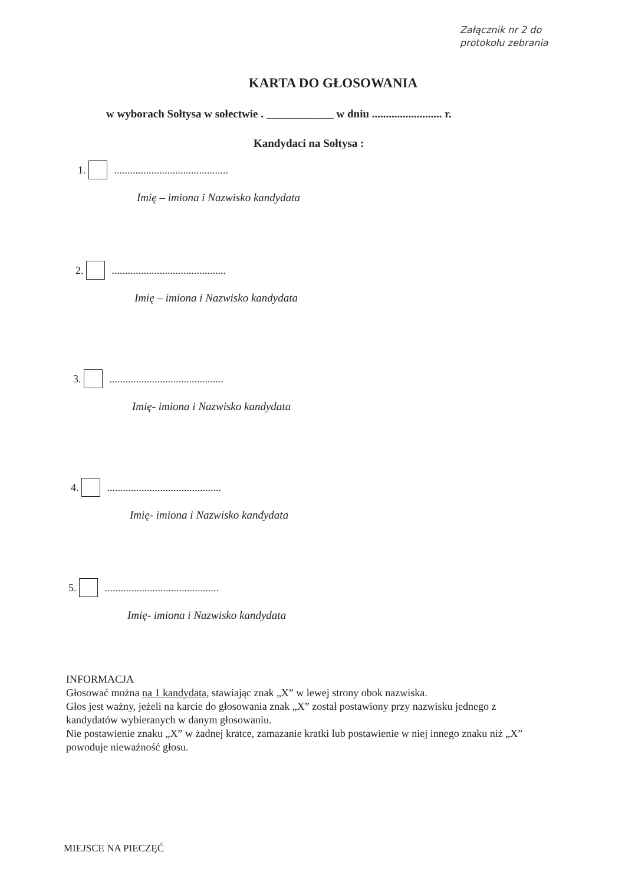Załącznik nr 2 do
protokołu zebrania
KARTA DO GŁOSOWANIA
w wyborach Sołtysa w sołectwie . ____________ w dniu ......................... r.
Kandydaci na Sołtysa :
1. ...........................................
Imię – imiona i Nazwisko kandydata
2. ...........................................
Imię – imiona i Nazwisko kandydata
3. ...........................................
Imię- imiona i Nazwisko kandydata
4. ...........................................
Imię- imiona i Nazwisko kandydata
5. ...........................................
Imię- imiona i Nazwisko kandydata
INFORMACJA
Głosować można na 1 kandydata, stawiając znak „X” w lewej strony obok nazwiska.
Głos jest ważny, jeżeli na karcie do głosowania znak „X” został postawiony przy nazwisku jednego z kandydatów wybieranych w danym głosowaniu.
Nie postawienie znaku „X” w żadnej kratce, zamazanie kratki lub postawienie w niej innego znaku niż „X” powoduje nieważność głosu.
MIEJSCE NA PIECZĘĆ